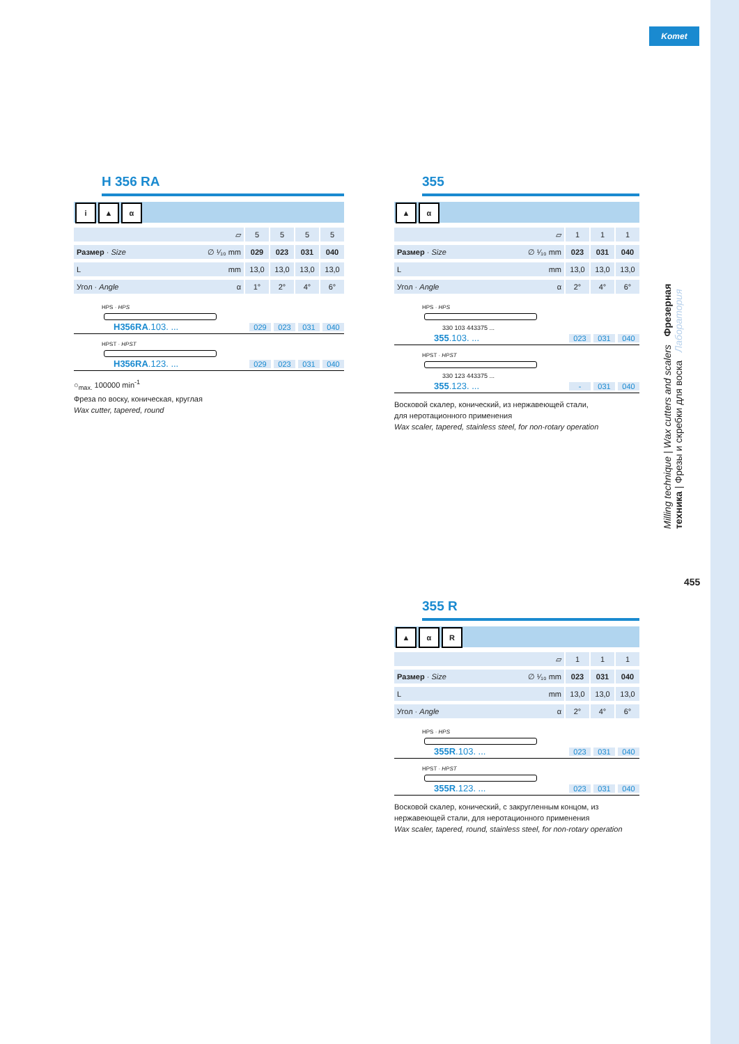Komet
H 356 RA
i ▲ α
| ▱ | | 5 | | 5 | | 5 | | 5 |
| Размер · Size ∅ ¹⁄₁₀ mm | | 029 | | 023 | | 031 | | 040 |
| L mm | | 13,0 | | 13,0 | | 13,0 | | 13,0 |
| Угол · Angle α | | 1° | | 2° | | 4° | | 6° |
HPS · HPS
H356RA.103. ... 029 023 031 040
HPST · HPST
H356RA.123. ... 029 023 031 040
○<sub>max.</sub> 100000 min<sup>-1</sup>
Фреза по воску, коническая, круглая
Wax cutter, tapered, round
355
▲ α
| ▱ | | 1 | | 1 | | 1 |
| Размер · Size ∅ ¹⁄₁₀ mm | | 023 | | 031 | | 040 |
| L mm | | 13,0 | | 13,0 | | 13,0 |
| Угол · Angle α | | 2° | | 4° | | 6° |
HPS · HPS
330 103 443375 ...
355.103. ... 023 031 040
HPST · HPST
330 123 443375 ...
355.123. ... - 031 040
Восковой скалер, конический, из нержавеющей стали,
для неротационного применения
Wax scaler, tapered, stainless steel, for non-rotary operation
355 R
▲ α R
| ▱ | | 1 | | 1 | | 1 |
| Размер · Size ∅ ¹⁄₁₀ mm | | 023 | | 031 | | 040 |
| L mm | | 13,0 | | 13,0 | | 13,0 |
| Угол · Angle α | | 2° | | 4° | | 6° |
HPS · HPS
355R.103. ... 023 031 040
HPST · HPST
355R.123. ... 023 031 040
Восковой скалер, конический, с закругленным концом, из нержавеющей стали, для неротационного применения
Wax scaler, tapered, round, stainless steel, for non-rotary operation
Milling technique | Wax cutters and scalers Фрезерная техника | Фрезы и скребки для воска Лаборатория
455